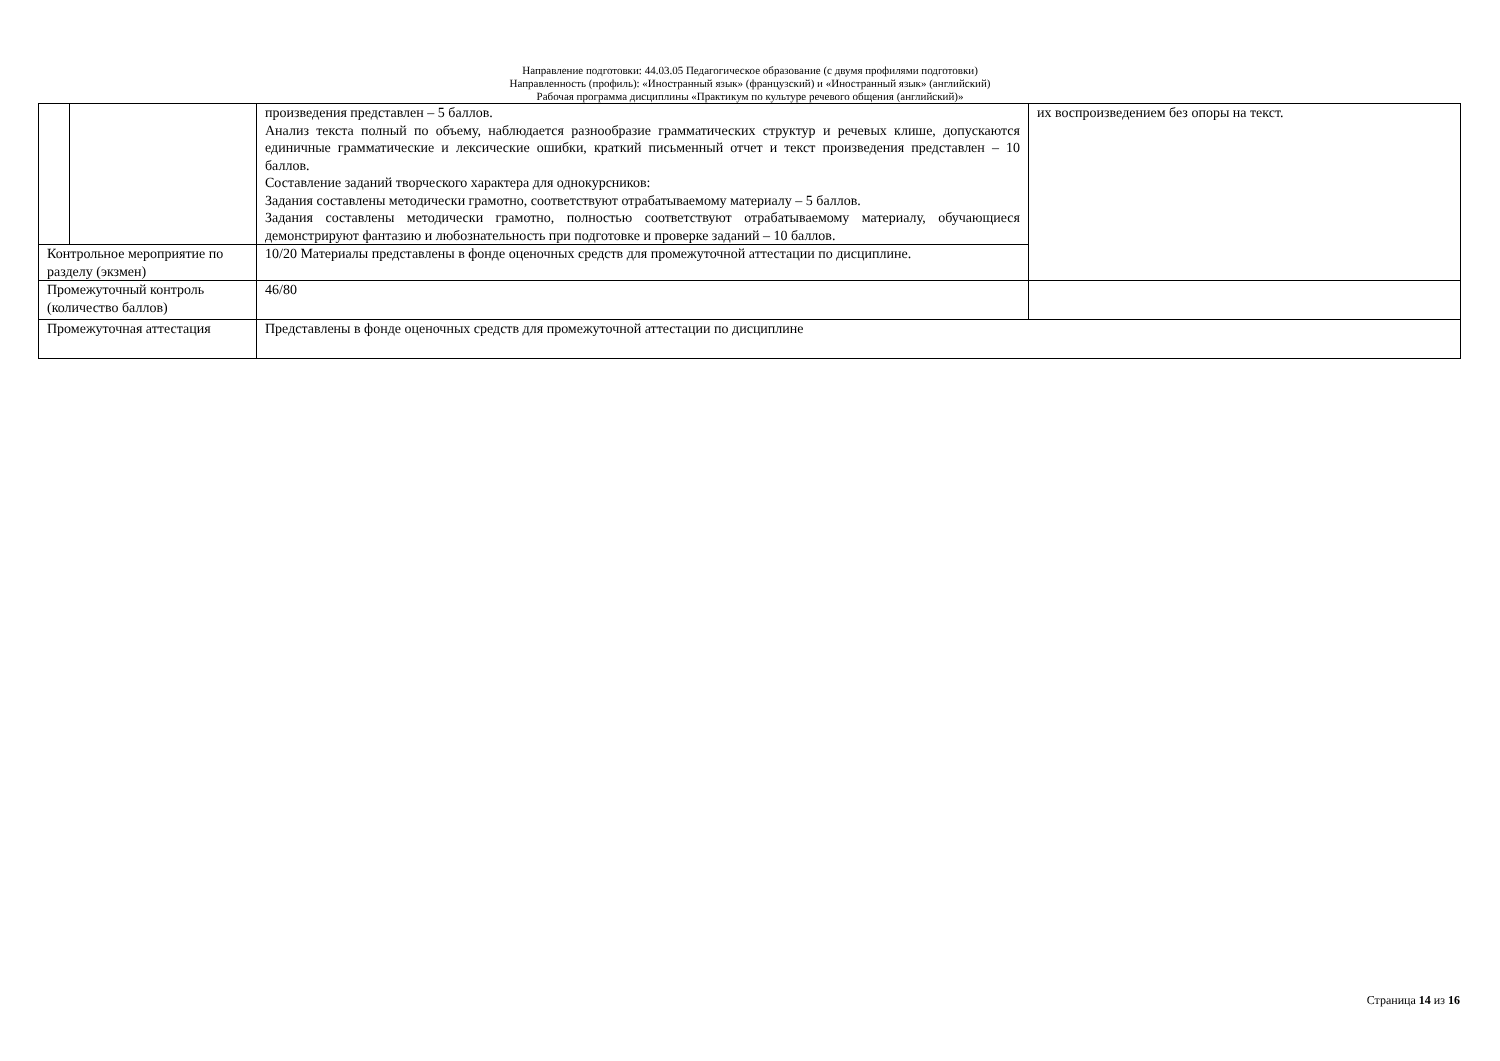Направление подготовки: 44.03.05 Педагогическое образование (с двумя профилями подготовки)
Направленность (профиль): «Иностранный язык» (французский) и «Иностранный язык» (английский)
Рабочая программа дисциплины «Практикум по культуре речевого общения (английский)»
| | | произведения представлен – 5 баллов. Анализ текста полный по объему, наблюдается разнообразие грамматических структур и речевых клише, допускаются единичные грамматические и лексические ошибки, краткий письменный отчет и текст произведения представлен – 10 баллов. Составление заданий творческого характера для однокурсников: Задания составлены методически грамотно, соответствуют отрабатываемому материалу – 5 баллов. Задания составлены методически грамотно, полностью соответствуют отрабатываемому материалу, обучающиеся демонстрируют фантазию и любознательность при подготовке и проверке заданий – 10 баллов. | их воспроизведением без опоры на текст. |
| Контрольное мероприятие по разделу (экзмен) | | 10/20 Материалы представлены в фонде оценочных средств для промежуточной аттестации по дисциплине. | |
| Промежуточный контроль (количество баллов) | | 46/80 | |
| Промежуточная аттестация | | Представлены в фонде оценочных средств для промежуточной аттестации по дисциплине | |
Страница 14 из 16